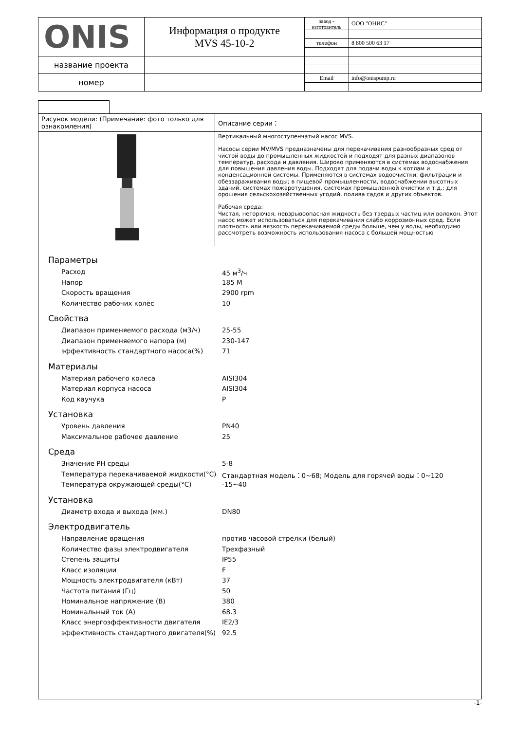| ONIS | Информация о продукте MVS 45-10-2 | завод - изготовитель | ООО "ОНИС" |
| | | телефон | 8 800 500 63 17 |
| название проекта | | | |
| номер | | Email | info@onispump.ru |
| Рисунок модели: (Примечание: фото только для ознакомления) | Описание серии： |
| | Вертикальный многоступенчатый насос MVS. Насосы серии MV/MVS предназначены для перекачивания разнообразных сред от чистой воды до промышленных жидкостей и подходят для разных диапазонов температур, расхода и давления. Широко применяются в системах водоснабжения для повышения давления воды. Подходят для подачи воды к котлам и конденсационной системы. Применяются в системах водоочистки, фильтрации и обеззараживания воды; в пищевой промышленности, водоснабжении высотных зданий, системах пожаротушения, системах промышленной очистки и т.д.; для орошения сельскохозяйственных угодий, полива садов и других объектов. Рабочая среда: Чистая, негорючая, невзрывоопасная жидкость без твердых частиц или волокон. Этот насос может использоваться для перекачивания слабо коррозионных сред. Если плотность или вязкость перекачиваемой среды больше, чем у воды, необходимо рассмотреть возможность использования насоса с большей мощностью |
Параметры
Расход 45 м<sup>3</sup>/ч
Напор 185 M
Скорость вращения 2900 rpm
Количество рабочих колёс 10
Свойства
Диапазон применяемого расхода (м3/ч) 25-55
Диапазон применяемого напора (м) 230-147
эффективность стандартного насоса(%) 71
Материалы
Материал рабочего колеса AISI304
Материал корпуса насоса AISI304
Код каучука P
Установка
Уровень давления PN40
Максимальное рабочее давление 25
Среда
Значение PH среды 5-8
Температура перекачиваемой жидкости(°C) Стандартная модель：0~68; Модель для горячей воды：0~120
Температура окружающей среды(°C) -15~40
Установка
Диаметр входа и выхода (мм.) DN80
Электродвигатель
Направление вращения против часовой стрелки (белый)
Количество фазы электродвигателя Трехфазный
Степень защиты IP55
Класс изоляции F
Мощность электродвигателя (кВт) 37
Частота питания (Гц) 50
Номинальное напряжение (В) 380
Номинальный ток (А) 68.3
Класс энергоэффективности двигателя IE2/3
эффективность стандартного двигателя(%) 92.5
-1-